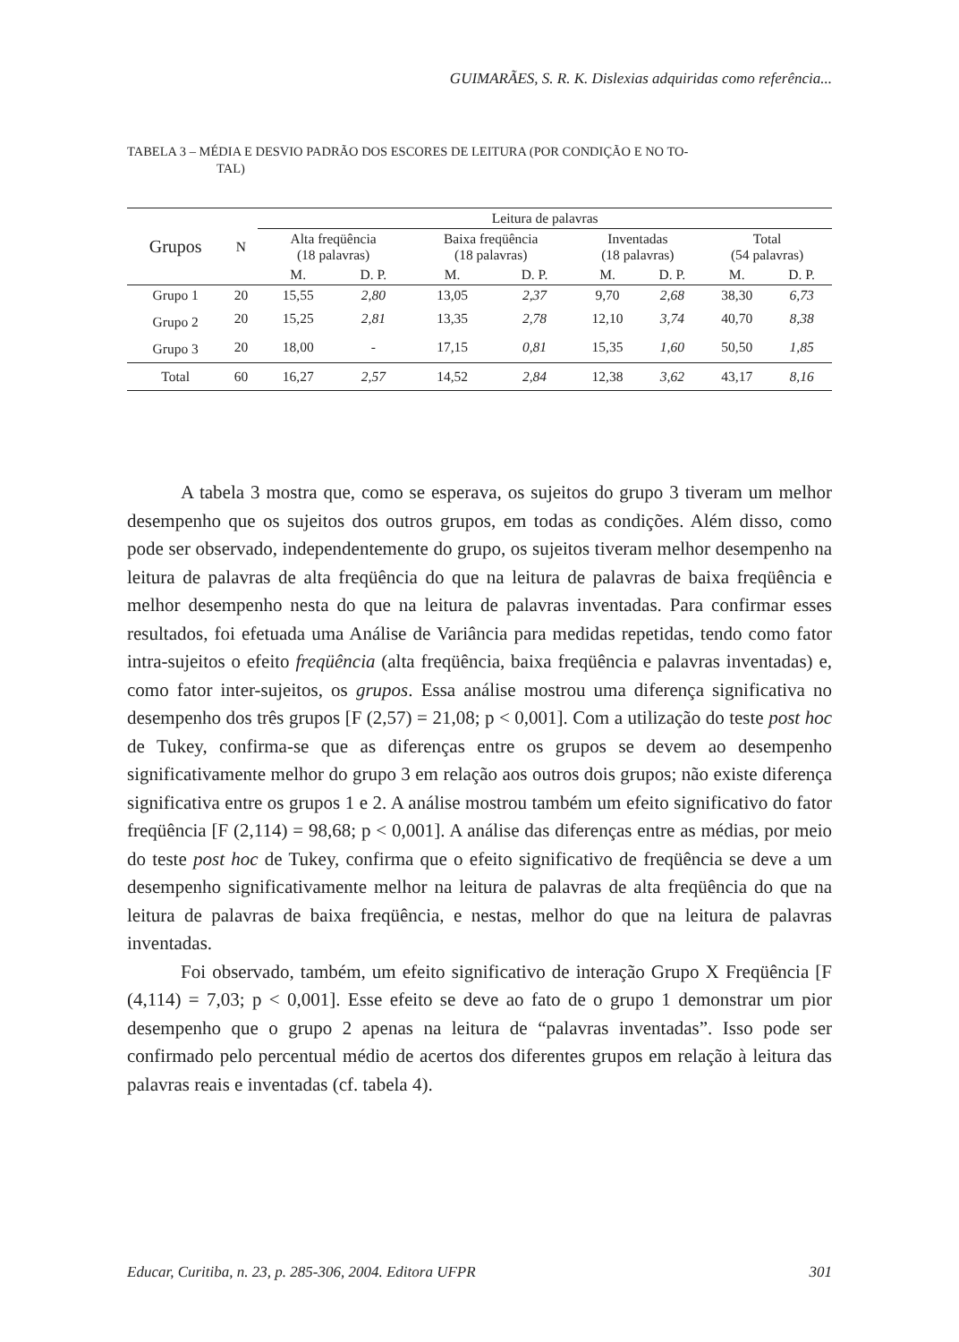GUIMARÃES, S. R. K. Dislexias adquiridas como referência...
TABELA 3 – MÉDIA E DESVIO PADRÃO DOS ESCORES DE LEITURA (POR CONDIÇÃO E NO TO-
TAL)
| Grupos | N | Leitura de palavras | | | | | | | |
| --- | --- | --- | --- | --- | --- | --- | --- | --- | --- |
| | | Alta freqüência (18 palavras) | | Baixa freqüência (18 palavras) | | Inventadas (18 palavras) | | Total (54 palavras) | |
| | | M. | D. P. | M. | D. P. | M. | D. P. | M. | D. P. |
| Grupo 1 | 20 | 15,55 | 2,80 | 13,05 | 2,37 | 9,70 | 2,68 | 38,30 | 6,73 |
| Grupo 2 | 20 | 15,25 | 2,81 | 13,35 | 2,78 | 12,10 | 3,74 | 40,70 | 8,38 |
| Grupo 3 | 20 | 18,00 | - | 17,15 | 0,81 | 15,35 | 1,60 | 50,50 | 1,85 |
| Total | 60 | 16,27 | 2,57 | 14,52 | 2,84 | 12,38 | 3,62 | 43,17 | 8,16 |
A tabela 3 mostra que, como se esperava, os sujeitos do grupo 3 tiveram um melhor desempenho que os sujeitos dos outros grupos, em todas as condições. Além disso, como pode ser observado, independentemente do grupo, os sujeitos tiveram melhor desempenho na leitura de palavras de alta freqüência do que na leitura de palavras de baixa freqüência e melhor desempenho nesta do que na leitura de palavras inventadas. Para confirmar esses resultados, foi efetuada uma Análise de Variância para medidas repetidas, tendo como fator intra-sujeitos o efeito freqüência (alta freqüência, baixa freqüência e palavras inventadas) e, como fator inter-sujeitos, os grupos. Essa análise mostrou uma diferença significativa no desempenho dos três grupos [F (2,57) = 21,08; p < 0,001]. Com a utilização do teste post hoc de Tukey, confirma-se que as diferenças entre os grupos se devem ao desempenho significativamente melhor do grupo 3 em relação aos outros dois grupos; não existe diferença significativa entre os grupos 1 e 2. A análise mostrou também um efeito significativo do fator freqüência [F (2,114) = 98,68; p < 0,001]. A análise das diferenças entre as médias, por meio do teste post hoc de Tukey, confirma que o efeito significativo de freqüência se deve a um desempenho significativamente melhor na leitura de palavras de alta freqüência do que na leitura de palavras de baixa freqüência, e nestas, melhor do que na leitura de palavras inventadas.
Foi observado, também, um efeito significativo de interação Grupo X Freqüência [F (4,114) = 7,03; p < 0,001]. Esse efeito se deve ao fato de o grupo 1 demonstrar um pior desempenho que o grupo 2 apenas na leitura de “palavras inventadas”. Isso pode ser confirmado pelo percentual médio de acertos dos diferentes grupos em relação à leitura das palavras reais e inventadas (cf. tabela 4).
Educar, Curitiba, n. 23, p. 285-306, 2004. Editora UFPR 301